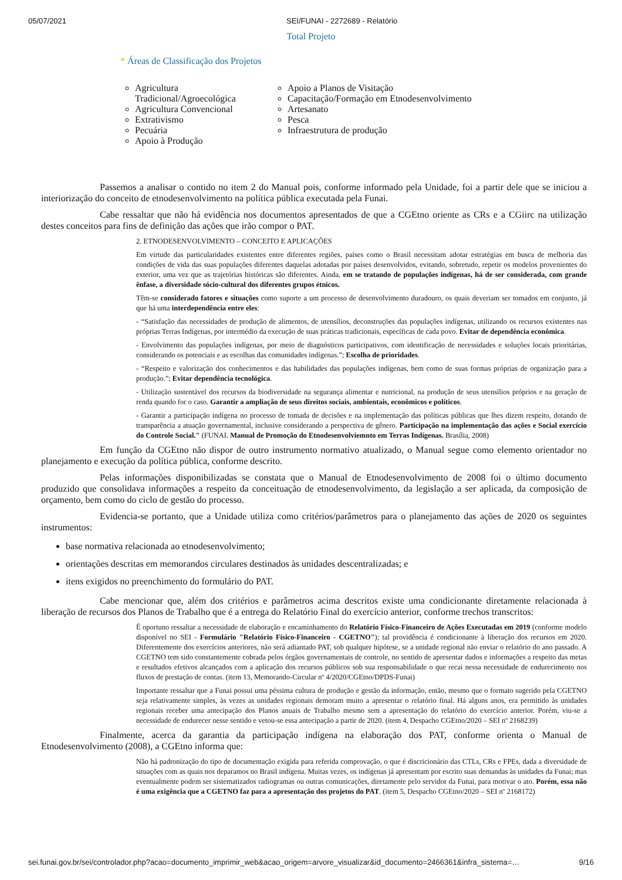05/07/2021 SEI/FUNAI - 2272689 - Relatório
Total Projeto
* Áreas de Classificação dos Projetos
Agricultura Tradicional/Agroecológica
Agricultura Convencional
Extrativismo
Pecuária
Apoio à Produção
Apoio a Planos de Visitação
Capacitação/Formação em Etnodesenvolvimento
Artesanato
Pesca
Infraestrutura de produção
Passemos a analisar o contido no item 2 do Manual pois, conforme informado pela Unidade, foi a partir dele que se iniciou a interiorização do conceito de etnodesenvolvimento na política pública executada pela Funai.
Cabe ressaltar que não há evidência nos documentos apresentados de que a CGEtno oriente as CRs e a CGiirc na utilização destes conceitos para fins de definição das ações que irão compor o PAT.
2. ETNODESENVOLVIMENTO – CONCEITO E APLICAÇÕES
Em virtude das particularidades existentes entre diferentes regiões, países como o Brasil necessitam adotar estratégias em busca de melhoria das condições de vida das suas populações diferentes daquelas adotadas por países desenvolvidos, evitando, sobretudo, repetir os modelos provenientes do exterior, uma vez que as trajetórias históricas são diferentes. Ainda, em se tratando de populações indígenas, há de ser considerada, com grande ênfase, a diversidade sócio-cultural dos diferentes grupos étnicos.
Têm-se considerado fatores e situações como suporte a um processo de desenvolvimento duradouro, os quais deveriam ser tomados em conjunto, já que há uma interdependência entre eles:
- “Satisfação das necessidades de produção de alimentos, de utensílios, deconstruções das populações indígenas, utilizando os recursos existentes nas próprias Terras Indígenas, por intermédio da execução de suas práticas tradicionais, específicas de cada povo. Evitar de dependência econômica.
- Envolvimento das populações indígenas, por meio de diagnósticos participativos, com identificação de necessidades e soluções locais prioritárias, considerando os potenciais e as escolhas das comunidades indígenas.”; Escolha de prioridades.
- “Respeito e valorização dos conhecimentos e das habilidades das populações indígenas, bem como de suas formas próprias de organização para a produção.”; Evitar dependência tecnológica.
- Utilização sustentável dos recursos da biodiversidade na segurança alimentar e nutricional, na produção de seus utensílios próprios e na geração de renda quando for o caso. Garantir a ampliação de seus direitos sociais, ambientais, econômicos e políticos.
- Garantir a participação indígena no processo de tomada de decisões e na implementação das políticas públicas que lhes dizem respeito, dotando de transparência a atuação governamental, inclusive considerando a perspectiva de gênero. Participação na implementação das ações e Social exercício do Controle Social." (FUNAI. Manual de Promoção do Etnodesenvolviemnto em Terras Indígenas. Brasília, 2008)
Em função da CGEtno não dispor de outro instrumento normativo atualizado, o Manual segue como elemento orientador no planejamento e execução da política pública, conforme descrito.
Pelas informações disponibilizadas se constata que o Manual de Etnodesenvolvimento de 2008 foi o último documento produzido que consolidava informações a respeito da conceituação de etnodesenvolvimento, da legislação a ser aplicada, da composição de orçamento, bem como do ciclo de gestão do processo.
Evidencia-se portanto, que a Unidade utiliza como critérios/parâmetros para o planejamento das ações de 2020 os seguintes instrumentos:
base normativa relacionada ao etnodesenvolvimento;
orientações descritas em memorandos circulares destinados às unidades descentralizadas; e
itens exigidos no preenchimento do formulário do PAT.
Cabe mencionar que, além dos critérios e parâmetros acima descritos existe uma condicionante diretamente relacionada à liberação de recursos dos Planos de Trabalho que é a entrega do Relatório Final do exercício anterior, conforme trechos transcritos:
É oportuno ressaltar a necessidade de elaboração e encaminhamento do Relatório Físico-Financeiro de Ações Executadas em 2019 (conforme modelo disponível no SEI - Formulário "Relatório Físico-Financeiro - CGETNO"); tal providência é condicionante à liberação dos recursos em 2020. Diferentemente dos exercícios anteriores, não será adiantado PAT, sob qualquer hipótese, se a unidade regional não enviar o relatório do ano passado. A CGETNO tem sido constantemente cobrada pelos órgãos governamentais de controle, no sentido de apresentar dados e informações a respeito das metas e resultados efetivos alcançados com a aplicação dos recursos públicos sob sua responsabilidade o que recai nessa necessidade de endurecimento nos fluxos de prestação de contas. (item 13, Memorando-Circular nº 4/2020/CGEtno/DPDS-Funai)
Importante ressaltar que a Funai possui uma péssima cultura de produção e gestão da informação, então, mesmo que o formato sugerido pela CGETNO seja relativamente simples, às vezes as unidades regionais demoram muito a apresentar o relatório final. Há alguns anos, era permitido às unidades regionais receber uma antecipação dos Planos anuais de Trabalho mesmo sem a apresentação do relatório do exercício anterior. Porém, viu-se a necessidade de endurecer nesse sentido e vetou-se essa antecipação a partir de 2020. (item 4, Despacho CGEtno/2020 – SEI nº 2168239)
Finalmente, acerca da garantia da participação indígena na elaboração dos PAT, conforme orienta o Manual de Etnodesenvolvimento (2008), a CGEtno informa que:
Não há padronização do tipo de documentação exigida para referida comprovação, o que é discricionário das CTLs, CRs e FPEs, dada a diversidade de situações com as quais nos deparamos no Brasil indígena. Muitas vezes, os indígenas já apresentam por escrito suas demandas às unidades da Funai; mas eventualmente podem ser sistematizados radiogramas ou outras comunicações, diretamente pelo servidor da Funai, para motivar o ato. Porém, essa não é uma exigência que a CGETNO faz para a apresentação dos projetos do PAT. (item 5, Despacho CGEtno/2020 – SEI nº 2168172)
sei.funai.gov.br/sei/controlador.php?acao=documento_imprimir_web&acao_origem=arvore_visualizar&id_documento=2466361&infra_sistema=…
9/16